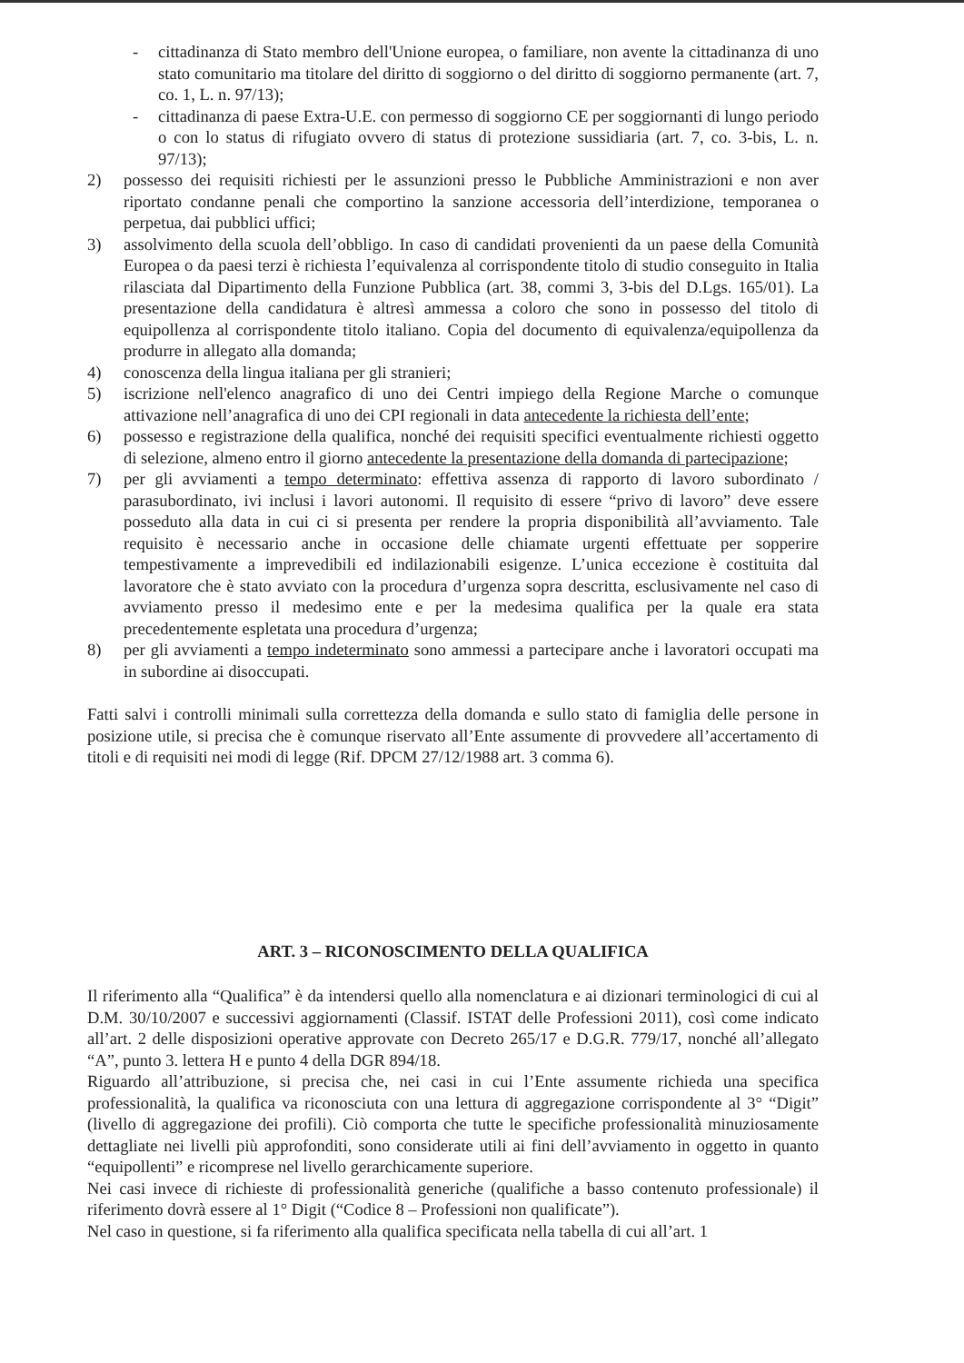- cittadinanza di Stato membro dell'Unione europea, o familiare, non avente la cittadinanza di uno stato comunitario ma titolare del diritto di soggiorno o del diritto di soggiorno permanente (art. 7, co. 1, L. n. 97/13);
- cittadinanza di paese Extra-U.E. con permesso di soggiorno CE per soggiornanti di lungo periodo o con lo status di rifugiato ovvero di status di protezione sussidiaria (art. 7, co. 3-bis, L. n. 97/13);
2) possesso dei requisiti richiesti per le assunzioni presso le Pubbliche Amministrazioni e non aver riportato condanne penali che comportino la sanzione accessoria dell’interdizione, temporanea o perpetua, dai pubblici uffici;
3) assolvimento della scuola dell’obbligo. In caso di candidati provenienti da un paese della Comunità Europea o da paesi terzi è richiesta l’equivalenza al corrispondente titolo di studio conseguito in Italia rilasciata dal Dipartimento della Funzione Pubblica (art. 38, commi 3, 3-bis del D.Lgs. 165/01). La presentazione della candidatura è altresì ammessa a coloro che sono in possesso del titolo di equipollenza al corrispondente titolo italiano. Copia del documento di equivalenza/equipollenza da produrre in allegato alla domanda;
4) conoscenza della lingua italiana per gli stranieri;
5) iscrizione nell'elenco anagrafico di uno dei Centri impiego della Regione Marche o comunque attivazione nell’anagrafica di uno dei CPI regionali in data antecedente la richiesta dell’ente;
6) possesso e registrazione della qualifica, nonché dei requisiti specifici eventualmente richiesti oggetto di selezione, almeno entro il giorno antecedente la presentazione della domanda di partecipazione;
7) per gli avviamenti a tempo determinato: effettiva assenza di rapporto di lavoro subordinato / parasubordinato, ivi inclusi i lavori autonomi. Il requisito di essere “privo di lavoro” deve essere posseduto alla data in cui ci si presenta per rendere la propria disponibilità all’avviamento. Tale requisito è necessario anche in occasione delle chiamate urgenti effettuate per sopperire tempestivamente a imprevedibili ed indilazionabili esigenze. L’unica eccezione è costituita dal lavoratore che è stato avviato con la procedura d’urgenza sopra descritta, esclusivamente nel caso di avviamento presso il medesimo ente e per la medesima qualifica per la quale era stata precedentemente espletata una procedura d’urgenza;
8) per gli avviamenti a tempo indeterminato sono ammessi a partecipare anche i lavoratori occupati ma in subordine ai disoccupati.
Fatti salvi i controlli minimali sulla correttezza della domanda e sullo stato di famiglia delle persone in posizione utile, si precisa che è comunque riservato all’Ente assumente di provvedere all’accertamento di titoli e di requisiti nei modi di legge (Rif. DPCM 27/12/1988 art. 3 comma 6).
ART. 3 – RICONOSCIMENTO DELLA QUALIFICA
Il riferimento alla “Qualifica” è da intendersi quello alla nomenclatura e ai dizionari terminologici di cui al D.M. 30/10/2007 e successivi aggiornamenti (Classif. ISTAT delle Professioni 2011), così come indicato all’art. 2 delle disposizioni operative approvate con Decreto 265/17 e D.G.R. 779/17, nonché all’allegato “A”, punto 3. lettera H e punto 4 della DGR 894/18.
Riguardo all’attribuzione, si precisa che, nei casi in cui l’Ente assumente richieda una specifica professionalità, la qualifica va riconosciuta con una lettura di aggregazione corrispondente al 3° “Digit” (livello di aggregazione dei profili). Ciò comporta che tutte le specifiche professionalità minuziosamente dettagliate nei livelli più approfonditi, sono considerate utili ai fini dell’avviamento in oggetto in quanto “equipollenti” e ricomprese nel livello gerarchicamente superiore.
Nei casi invece di richieste di professionalità generiche (qualifiche a basso contenuto professionale) il riferimento dovrà essere al 1° Digit (“Codice 8 – Professioni non qualificate”).
Nel caso in questione, si fa riferimento alla qualifica specificata nella tabella di cui all’art. 1